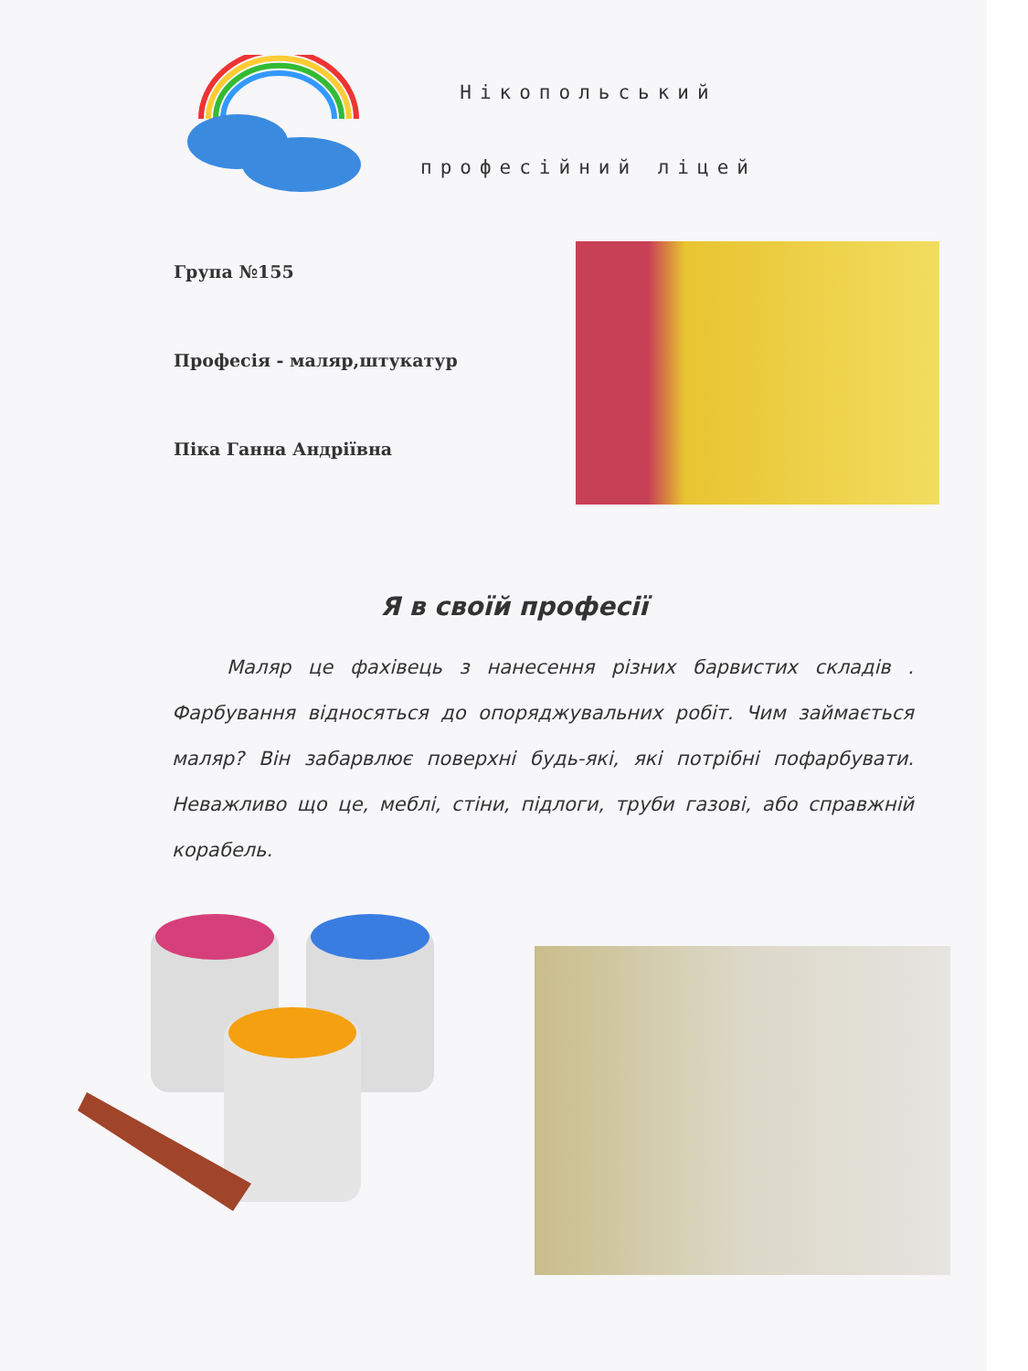Нікопольський
професійний ліцей
Група №155
Професія - маляр,штукатур
Піка Ганна Андріївна
Я в своїй професії
Маляр це фахівець з нанесення різних барвистих складів . Фарбування відносяться до опоряджувальних робіт. Чим займається маляр? Він забарвлює поверхні будь-які, які потрібні пофарбувати. Неважливо що це, меблі, стіни, підлоги, труби газові, або справжній корабель.